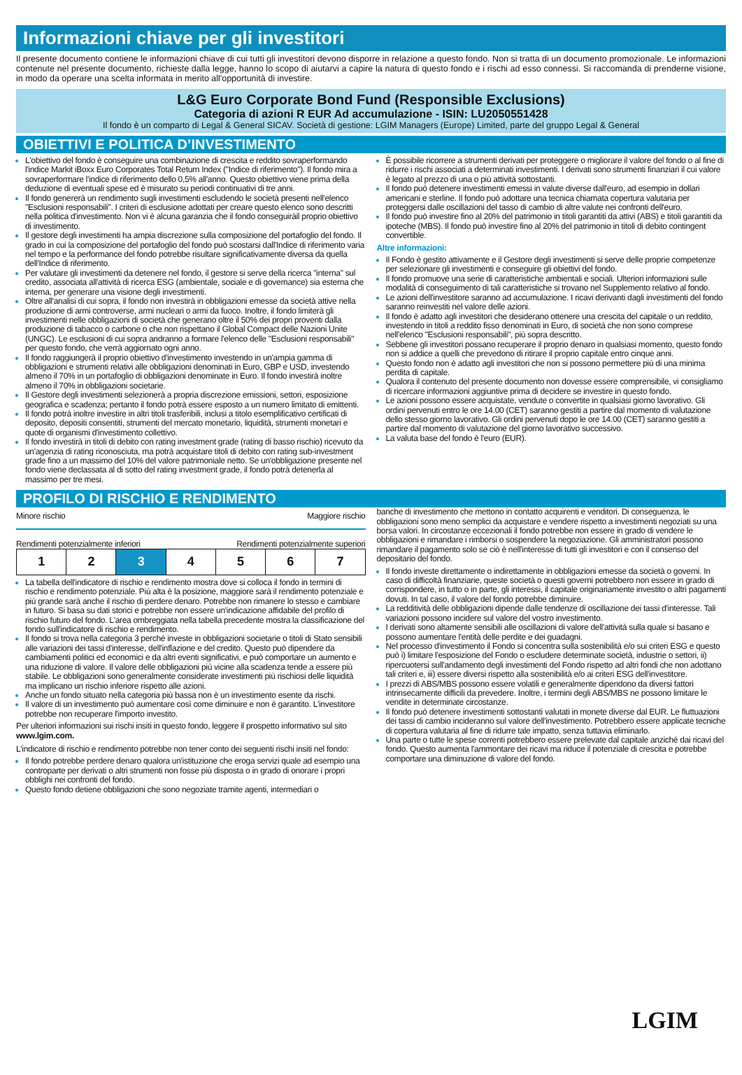Informazioni chiave per gli investitori
Il presente documento contiene le informazioni chiave di cui tutti gli investitori devono disporre in relazione a questo fondo. Non si tratta di un documento promozionale. Le informazioni contenute nel presente documento, richieste dalla legge, hanno lo scopo di aiutarvi a capire la natura di questo fondo e i rischi ad esso connessi. Si raccomanda di prenderne visione, in modo da operare una scelta informata in merito all'opportunità di investire.
L&G Euro Corporate Bond Fund (Responsible Exclusions)
Categoria di azioni R EUR Ad accumulazione - ISIN: LU2050551428
Il fondo è un comparto di Legal & General SICAV. Società di gestione: LGIM Managers (Europe) Limited, parte del gruppo Legal & General
OBIETTIVI E POLITICA D’INVESTIMENTO
L'obiettivo del fondo è conseguire una combinazione di crescita e reddito sovraperformando l'indice Markit iBoxx Euro Corporates Total Return Index ("Indice di riferimento"). Il fondo mira a sovraperformare l'indice di riferimento dello 0,5% all'anno. Questo obiettivo viene prima della deduzione di eventuali spese ed è misurato su periodi continuativi di tre anni.
Il fondo genererà un rendimento sugli investimenti escludendo le società presenti nell'elenco "Esclusioni responsabili". I criteri di esclusione adottati per creare questo elenco sono descritti nella politica d'investimento. Non vi è alcuna garanzia che il fondo conseguiràil proprio obiettivo di investimento.
Il gestore degli investimenti ha ampia discrezione sulla composizione del portafoglio del fondo. Il grado in cui la composizione del portafoglio del fondo può scostarsi dall'Indice di riferimento varia nel tempo e la performance del fondo potrebbe risultare significativamente diversa da quella dell'Indice di riferimento.
Per valutare gli investimenti da detenere nel fondo, il gestore si serve della ricerca "interna" sul credito, associata all'attività di ricerca ESG (ambientale, sociale e di governance) sia esterna che interna, per generare una visione degli investimenti.
Oltre all'analisi di cui sopra, il fondo non investirà in obbligazioni emesse da società attive nella produzione di armi controverse, armi nucleari o armi da fuoco. Inoltre, il fondo limiterà gli investimenti nelle obbligazioni di società che generano oltre il 50% dei propri proventi dalla produzione di tabacco o carbone o che non rispettano il Global Compact delle Nazioni Unite (UNGC). Le esclusioni di cui sopra andranno a formare l'elenco delle "Esclusioni responsabili" per questo fondo, che verrà aggiornato ogni anno.
Il fondo raggiungerà il proprio obiettivo d'investimento investendo in un'ampia gamma di obbligazioni e strumenti relativi alle obbligazioni denominati in Euro, GBP e USD, investendo almeno il 70% in un portafoglio di obbligazioni denominate in Euro. Il fondo investirà inoltre almeno il 70% in obbligazioni societarie.
Il Gestore degli investimenti selezionerà a propria discrezione emissioni, settori, esposizione geografica e scadenza; pertanto il fondo potrà essere esposto a un numero limitato di emittenti.
Il fondo potrà inoltre investire in altri titoli trasferibili, inclusi a titolo esemplificativo certificati di deposito, depositi consentiti, strumenti del mercato monetario, liquidità, strumenti monetari e quote di organismi d'investimento collettivo.
Il fondo investirà in titoli di debito con rating investment grade (rating di basso rischio) ricevuto da un'agenzia di rating riconosciuta, ma potrà acquistare titoli di debito con rating sub-investment grade fino a un massimo del 10% del valore patrimoniale netto. Se un'obbligazione presente nel fondo viene declassata al di sotto del rating investment grade, il fondo potrà detenerla al massimo per tre mesi.
È possibile ricorrere a strumenti derivati per proteggere o migliorare il valore del fondo o al fine di ridurre i rischi associati a determinati investimenti. I derivati sono strumenti finanziari il cui valore è legato al prezzo di una o più attività sottostanti.
Il fondo può detenere investimenti emessi in valute diverse dall'euro, ad esempio in dollari americani e sterline. Il fondo può adottare una tecnica chiamata copertura valutaria per proteggersi dalle oscillazioni del tasso di cambio di altre valute nei confronti dell'euro.
Il fondo può investire fino al 20% del patrimonio in titoli garantiti da attivi (ABS) e titoli garantiti da ipoteche (MBS). Il fondo può investire fino al 20% del patrimonio in titoli di debito contingent convertible.
Altre informazioni:
Il Fondo è gestito attivamente e il Gestore degli investimenti si serve delle proprie competenze per selezionare gli investimenti e conseguire gli obiettivi del fondo.
Il fondo promuove una serie di caratteristiche ambientali e sociali. Ulteriori informazioni sulle modalità di conseguimento di tali caratteristiche si trovano nel Supplemento relativo al fondo.
Le azioni dell'investitore saranno ad accumulazione. I ricavi derivanti dagli investimenti del fondo saranno reinvestiti nel valore delle azioni.
Il fondo è adatto agli investitori che desiderano ottenere una crescita del capitale o un reddito, investendo in titoli a reddito fisso denominati in Euro, di società che non sono comprese nell'elenco "Esclusioni responsabili", più sopra descritto.
Sebbene gli investitori possano recuperare il proprio denaro in qualsiasi momento, questo fondo non si addice a quelli che prevedono di ritirare il proprio capitale entro cinque anni.
Questo fondo non è adatto agli investitori che non si possono permettere più di una minima perdita di capitale.
Qualora il contenuto del presente documento non dovesse essere comprensibile, vi consigliamo di ricercare informazioni aggiuntive prima di decidere se investire in questo fondo.
Le azioni possono essere acquistate, vendute o convertite in qualsiasi giorno lavorativo. Gli ordini pervenuti entro le ore 14.00 (CET) saranno gestiti a partire dal momento di valutazione dello stesso giorno lavorativo. Gli ordini pervenuti dopo le ore 14.00 (CET) saranno gestiti a partire dal momento di valutazione del giorno lavorativo successivo.
La valuta base del fondo è l'euro (EUR).
PROFILO DI RISCHIO E RENDIMENTO
Minore rischio Maggiore rischio
Rendimenti potenzialmente inferiori Rendimenti potenzialmente superiori
| 1 | 2 | 3 | 4 | 5 | 6 | 7 |
La tabella dell'indicatore di rischio e rendimento mostra dove si colloca il fondo in termini di rischio e rendimento potenziale. Più alta è la posizione, maggiore sarà il rendimento potenziale e più grande sarà anche il rischio di perdere denaro. Potrebbe non rimanere lo stesso e cambiare in futuro. Si basa su dati storici e potrebbe non essere un'indicazione affidabile del profilo di rischio futuro del fondo. L'area ombreggiata nella tabella precedente mostra la classificazione del fondo sull'indicatore di rischio e rendimento.
Il fondo si trova nella categoria 3 perché investe in obbligazioni societarie o titoli di Stato sensibili alle variazioni dei tassi d'interesse, dell'inflazione e del credito. Questo può dipendere da cambiamenti politici ed economici e da altri eventi significativi, e può comportare un aumento e una riduzione di valore. Il valore delle obbligazioni più vicine alla scadenza tende a essere più stabile. Le obbligazioni sono generalmente considerate investimenti più rischiosi delle liquidità ma implicano un rischio inferiore rispetto alle azioni.
Anche un fondo situato nella categoria più bassa non è un investimento esente da rischi.
Il valore di un investimento può aumentare così come diminuire e non è garantito. L'investitore potrebbe non recuperare l'importo investito.
Per ulteriori informazioni sui rischi insiti in questo fondo, leggere il prospetto informativo sul sito www.lgim.com.
L'indicatore di rischio e rendimento potrebbe non tener conto dei seguenti rischi insiti nel fondo:
Il fondo potrebbe perdere denaro qualora un'istituzione che eroga servizi quale ad esempio una controparte per derivati o altri strumenti non fosse più disposta o in grado di onorare i propri obblighi nei confronti del fondo.
Questo fondo detiene obbligazioni che sono negoziate tramite agenti, intermediari o
banche di investimento che mettono in contatto acquirenti e venditori. Di conseguenza, le obbligazioni sono meno semplici da acquistare e vendere rispetto a investimenti negoziati su una borsa valori. In circostanze eccezionali il fondo potrebbe non essere in grado di vendere le obbligazioni e rimandare i rimborsi o sospendere la negoziazione. Gli amministratori possono rimandare il pagamento solo se ciò è nell'interesse di tutti gli investitori e con il consenso del depositario del fondo.
Il fondo investe direttamente o indirettamente in obbligazioni emesse da società o governi. In caso di difficoltà finanziarie, queste società o questi governi potrebbero non essere in grado di corrispondere, in tutto o in parte, gli interessi, il capitale originariamente investito o altri pagamenti dovuti. In tal caso, il valore del fondo potrebbe diminuire.
La redditività delle obbligazioni dipende dalle tendenze di oscillazione dei tassi d'interesse. Tali variazioni possono incidere sul valore del vostro investimento.
I derivati sono altamente sensibili alle oscillazioni di valore dell'attività sulla quale si basano e possono aumentare l'entità delle perdite e dei guadagni.
Nel processo d'investimento il Fondo si concentra sulla sostenibilità e/o sui criteri ESG e questo può i) limitare l'esposizione del Fondo o escludere determinate società, industrie o settori, ii) ripercuotersi sull'andamento degli investimenti del Fondo rispetto ad altri fondi che non adottano tali criteri e, iii) essere diversi rispetto alla sostenibilità e/o ai criteri ESG dell'investitore.
I prezzi di ABS/MBS possono essere volatili e generalmente dipendono da diversi fattori intrinsecamente difficili da prevedere. Inoltre, i termini degli ABS/MBS ne possono limitare le vendite in determinate circostanze.
Il fondo può detenere investimenti sottostanti valutati in monete diverse dal EUR. Le fluttuazioni dei tassi di cambio incideranno sul valore dell'investimento. Potrebbero essere applicate tecniche di copertura valutaria al fine di ridurre tale impatto, senza tuttavia eliminarlo.
Una parte o tutte le spese correnti potrebbero essere prelevate dal capitale anziché dai ricavi del fondo. Questo aumenta l'ammontare dei ricavi ma riduce il potenziale di crescita e potrebbe comportare una diminuzione di valore del fondo.
LGIM